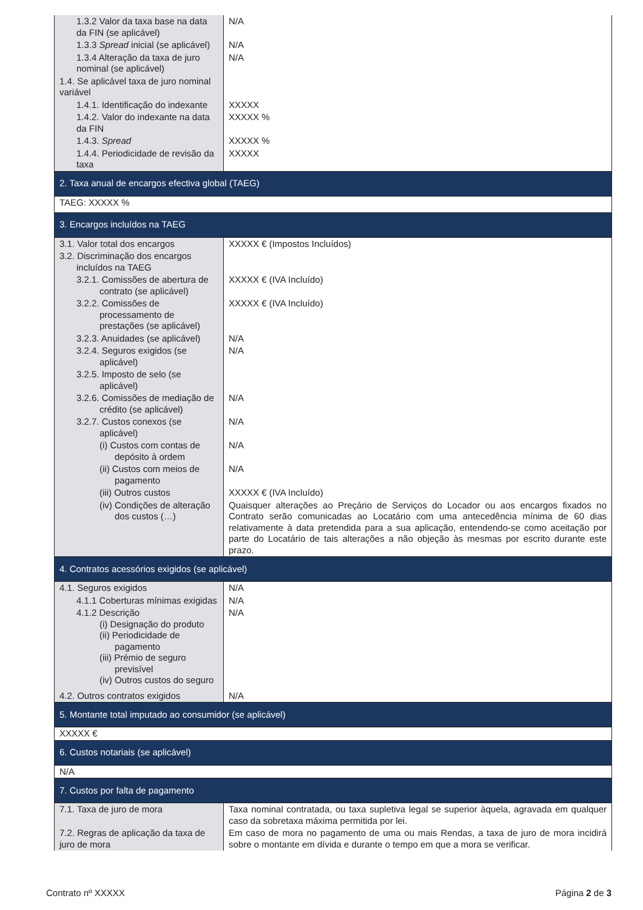| 1.3.2 Valor da taxa base na data da FIN (se aplicável) | N/A |
| 1.3.3 Spread inicial (se aplicável) | N/A |
| 1.3.4 Alteração da taxa de juro nominal (se aplicável) | N/A |
| 1.4. Se aplicável taxa de juro nominal variável | |
| 1.4.1. Identificação do indexante | XXXXX |
| 1.4.2. Valor do indexante na data da FIN | XXXXX % |
| 1.4.3. Spread | XXXXX % |
| 1.4.4. Periodicidade de revisão da taxa | XXXXX |
| 2. Taxa anual de encargos efectiva global (TAEG) | |
| TAEG: XXXXX % | |
| 3. Encargos incluídos na TAEG | |
| 3.1. Valor total dos encargos | XXXXX € (Impostos Incluídos) |
| 3.2. Discriminação dos encargos incluídos na TAEG | |
| 3.2.1. Comissões de abertura de contrato (se aplicável) | XXXXX € (IVA Incluído) |
| 3.2.2. Comissões de processamento de prestações (se aplicável) | XXXXX € (IVA Incluído) |
| 3.2.3. Anuidades (se aplicável) | N/A |
| 3.2.4. Seguros exigidos (se aplicável) | N/A |
| 3.2.5. Imposto de selo (se aplicável) | |
| 3.2.6. Comissões de mediação de crédito (se aplicável) | N/A |
| 3.2.7. Custos conexos (se aplicável) | N/A |
| (i) Custos com contas de depósito à ordem | N/A |
| (ii) Custos com meios de pagamento | N/A |
| (iii) Outros custos | XXXXX € (IVA Incluído) |
| (iv) Condições de alteração dos custos (…) | Quaisquer alterações ao Preçário de Serviços do Locador ou aos encargos fixados no Contrato serão comunicadas ao Locatário com uma antecedência mínima de 60 dias relativamente à data pretendida para a sua aplicação, entendendo-se como aceitação por parte do Locatário de tais alterações a não objeção às mesmas por escrito durante este prazo. |
| 4. Contratos acessórios exigidos (se aplicável) | |
| 4.1. Seguros exigidos | N/A |
| 4.1.1 Coberturas mínimas exigidas | N/A |
| 4.1.2 Descrição (i) Designação do produto (ii) Periodicidade de pagamento (iii) Prémio de seguro previsível (iv) Outros custos do seguro | N/A |
| 4.2. Outros contratos exigidos | N/A |
| 5. Montante total imputado ao consumidor (se aplicável) | |
| XXXXX € | |
| 6. Custos notariais (se aplicável) | |
| N/A | |
| 7. Custos por falta de pagamento | |
| 7.1. Taxa de juro de mora | Taxa nominal contratada, ou taxa supletiva legal se superior àquela, agravada em qualquer caso da sobretaxa máxima permitida por lei. |
| 7.2. Regras de aplicação da taxa de juro de mora | Em caso de mora no pagamento de uma ou mais Rendas, a taxa de juro de mora incidirá sobre o montante em dívida e durante o tempo em que a mora se verificar. |
Contrato nº XXXXX Página 2 de 3